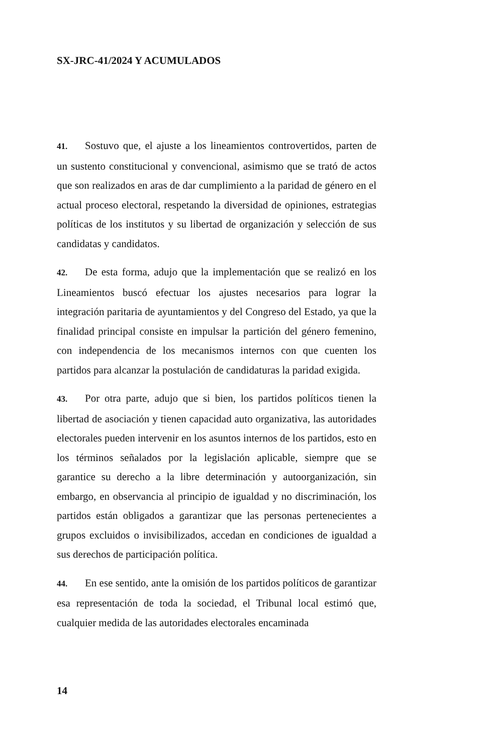SX-JRC-41/2024 Y ACUMULADOS
41. Sostuvo que, el ajuste a los lineamientos controvertidos, parten de un sustento constitucional y convencional, asimismo que se trató de actos que son realizados en aras de dar cumplimiento a la paridad de género en el actual proceso electoral, respetando la diversidad de opiniones, estrategias políticas de los institutos y su libertad de organización y selección de sus candidatas y candidatos.
42. De esta forma, adujo que la implementación que se realizó en los Lineamientos buscó efectuar los ajustes necesarios para lograr la integración paritaria de ayuntamientos y del Congreso del Estado, ya que la finalidad principal consiste en impulsar la partición del género femenino, con independencia de los mecanismos internos con que cuenten los partidos para alcanzar la postulación de candidaturas la paridad exigida.
43. Por otra parte, adujo que si bien, los partidos políticos tienen la libertad de asociación y tienen capacidad auto organizativa, las autoridades electorales pueden intervenir en los asuntos internos de los partidos, esto en los términos señalados por la legislación aplicable, siempre que se garantice su derecho a la libre determinación y autoorganización, sin embargo, en observancia al principio de igualdad y no discriminación, los partidos están obligados a garantizar que las personas pertenecientes a grupos excluidos o invisibilizados, accedan en condiciones de igualdad a sus derechos de participación política.
44. En ese sentido, ante la omisión de los partidos políticos de garantizar esa representación de toda la sociedad, el Tribunal local estimó que, cualquier medida de las autoridades electorales encaminada
14